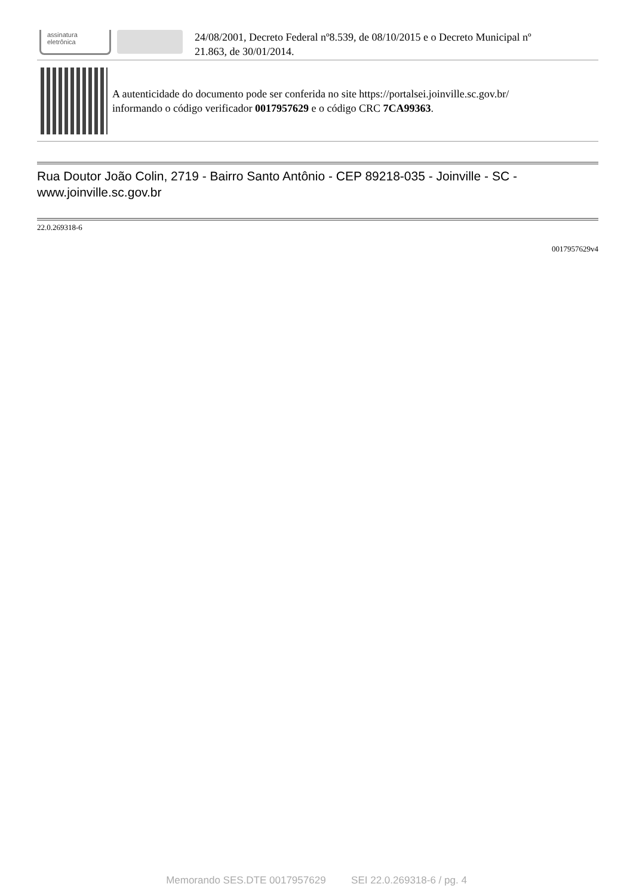assinatura
eletrônica
24/08/2001, Decreto Federal nº8.539, de 08/10/2015 e o Decreto Municipal nº
21.863, de 30/01/2014.
A autenticidade do documento pode ser conferida no site https://portalsei.joinville.sc.gov.br/
informando o código verificador 0017957629 e o código CRC 7CA99363.
Rua Doutor João Colin, 2719 - Bairro Santo Antônio - CEP 89218-035 - Joinville - SC -
www.joinville.sc.gov.br
22.0.269318-6
0017957629v4
Memorando SES.DTE 0017957629 SEI 22.0.269318-6 / pg. 4